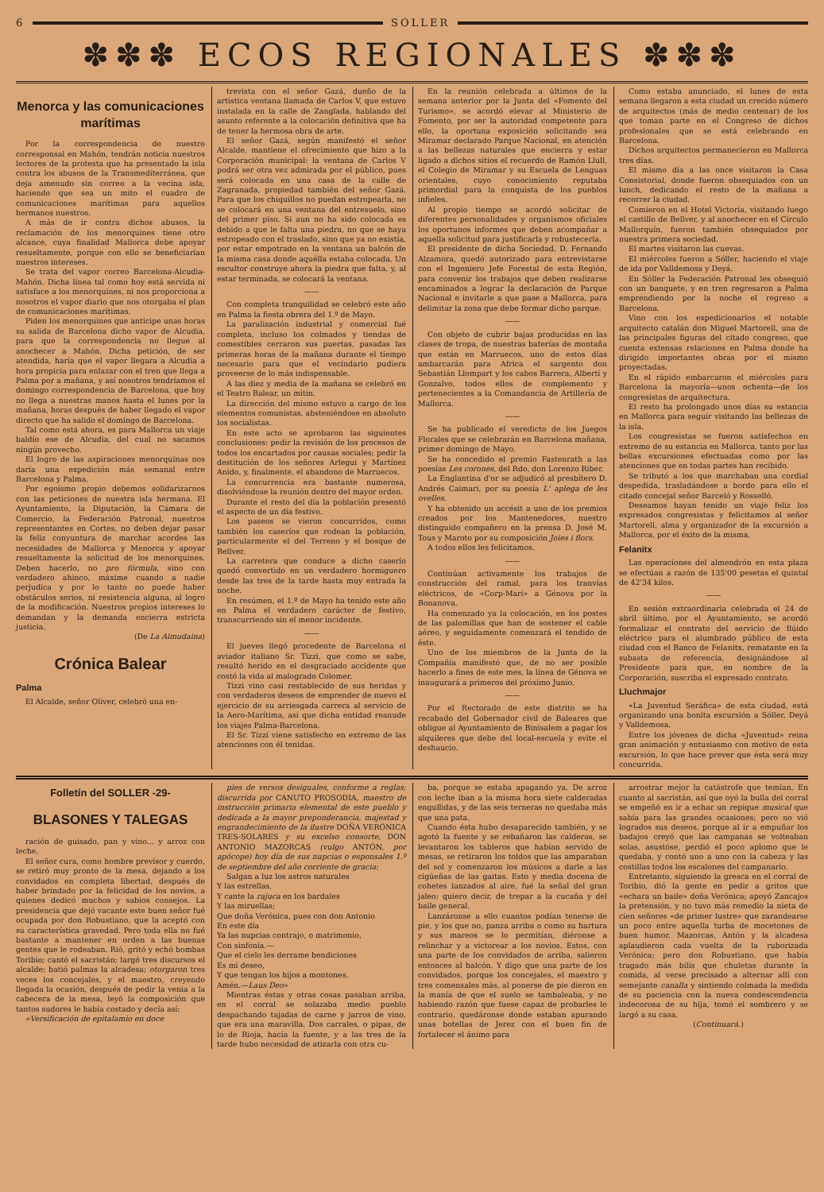6 SOLLER
✽✽✽ ECOS REGIONALES ✽✽✽
Menorca y las comunicaciones marítimas
Por la correspondencia de nuestro corresponsal en Mahón, tendrán noticia nuestros lectores de la protesta que ha presentado la isla contra los abusos de la Transmediterránea, que deja amenudo sin correo a la vecina isla, haciendo que sea un mito el cuadro de comunicaciones marítimas para aquellos hermanos nuestros.
A más de ir contra dichos abusos, la reclamación de los menorquines tiene otro alcance, cuya finalidad Mallorca debe apoyar resueltamente, porque con ello se beneficiarían nuestros intereses.
Se trata del vapor correo Barcelona-Alcudia-Mahón. Dicha línea tal como hoy está servida ni satisface a los menorquines, ni nos proporciona a nosotros el vapor diario que nos otorgaba el plan de comunicaciones marítimas.
Piden los menorquines que anticipe unas horas su salida de Barcelona dicho vapor de Alcudia, para que la correspondencia no llegue al anochecer a Mahón. Dicha petición, de ser atendida, haría que el vapor llegara a Alcudia a hora propicia para enlazar con el tren que llega a Palma por a mañana, y así nosotros tendríamos el domingo correspondencia de Barcelona, que hoy no llega a nuestras manos hasta el lunes por la mañana, horas después de haber llegado el vapor directo que ha salido el domingo de Barcelona.
Tal como está ahora, es para Mallorca un viaje baldío ese de Alcudia, del cual no sacamos ningún provecho.
El logro de las aspiraciones menorquinas nos daría una expedición más semanal entre Barcelona y Palma.
Por egoísmo propio debemos solidarizarnos con las peticiones de nuestra isla hermana. El Ayuntamiento, la Diputación, la Cámara de Comercio, la Federación Patronal, nuestros representantes en Cortes, no deben dejar pasar la feliz conyuntura de marchar acordes las necesidades de Mallorca y Menorca y apoyar resueltamente la solicitud de los menorquines. Deben hacerlo, no pro fórmula, sino con verdadero ahinco, máxime cuando a nadie perjudica y por lo tanto no puede haber obstáculos serios, ni resistencia alguna, al logro de la modificación. Nuestros propios intereses lo demandan y la demanda encierra estricta justicia.
(De La Almudaina)
Crónica Balear
Palma
El Alcalde, señor Oliver, celebró una en-
trevista con el señor Gazá, dueño de la artística ventana llamada de Carlos V, que estuvo instalada en la calle de Zanglada, hablando del asunto referente a la colocación definitiva que ha de tener la hermosa obra de arte.
El señor Gazá, según manifestó el señor Alcalde, mantiene el ofrecimiento que hizo a la Corporación municipal: la ventana de Carlos V podrá ser otra vez admirada por el público, pues será colocada en una casa de la calle de Zagranada, propiedad también del señor Gazá. Para que los chiquillos no puedan estropearla, no se colocará en una ventana del entresuelo, sino del primer piso. Si aun no ha sido colocada es debido a que le falta una piedra, no que se haya estropeado con el traslado, sino que ya no existía, por estar empotrado en la ventana un balcón de la misma casa donde aquélla estaba colocada. Un escultor construye ahora la piedra que falta, y, al estar terminada, se colocará la ventana.
——
Con completa tranquilidad se celebró este año en Palma la fiesta obrera del 1.º de Mayo.
La paralización industrial y comercial fué completa, incluso los colmados y tiendas de comestibles cerraron sus puertas, pasadas las primeras horas de la mañana durante el tiempo necesario para que el vecindario pudiera proveerse de lo más indispensable.
A las diez y media de la mañana se celebró en el Teatro Balear, un mitin.
La dirección del mismo estuvo a cargo de los elementos comunistas, absteniéndose en absoluto los socialistas.
En este acto se aprobaron las siguientes conclusiones: pedir la revisión de los procesos de todos los encartados por causas sociales; pedir la destitución de los señores Arlegui y Martínez Anido, y, finalmente, el abandono de Marruecos.
La concurrencia era bastante numerosa, disolviéndose la reunión dentro del mayor orden.
Durante el resto del día la población presentó el aspecto de un día festivo.
Los paseos se vieron concurridos, como también los caseríos que rodean la población, particularmente el del Terreno y el bosque de Bellver.
La carretera que conduce a dicho caserío quedó convertido en un verdadero hormiguero desde las tres de la tarde hasta muy entrada la noche.
En resúmen, el 1.º de Mayo ha tenido este año en Palma el verdadero carácter de festivo, transcurriendo sin el menor incidente.
——
El jueves llegó procedente de Barcelona el aviador italiano Sr. Tizzi, que como se sabe, resultó herido en el desgraciado accidente que costó la vida al malogrado Colomer.
Tizzi vino casi restablecido de sus heridas y con verdaderos deseos de emprender de nuevo el ejercicio de su arriesgada carrera al servicio de la Aero-Marítima, así que dicha entidad reanude los viajes Palma-Barcelona.
El Sr. Tizzi viene satisfecho en extremo de las atenciones con él tenidas.
En la reunión celebrada a últimos de la semana anterior por la Junta del «Fomento del Turismo», se acordó elevar al Ministerio de Fomento, por ser la autoridad competente para ello, la oportuna exposición solicitando sea Miramar declarado Parque Nacional, en atención a las bellezas naturales que encierra y estar ligado a dichos sitios el recuerdo de Ramón Llull, el Colegio de Miramar y su Escuela de Lenguas orientales, cuyo conocimiento reputaba primordial para la conquista de los pueblos infieles.
Al propio tiempo se acordó solicitar de diferentes personalidades y organismos oficiales los oportunos informes que deben acompañar a aquella solicitud para justificarla y robustecerla.
El presidente de dicha Sociedad, D. Fernando Alzamora, quedó autorizado para entrevistarse con el Ingeniero Jefe Forestal de esta Región, para convenir los trabajos que deben realizarse encaminados a lograr la declaración de Parque Nacional e invitarle a que pase a Mallorca, para delimitar la zona que debe formar dicho parque.
——
Con objeto de cubrir bajas producidas en las clases de tropa, de nuestras baterías de montaña que están en Marruecos, uno de estos días ambarcarán para Africa el sargento don Sebastián Llompart y los cabos Barrera, Albertí y Gonzalvo, todos ellos de complemento y pertenecientes a la Comandancia de Artillería de Mallorca.
——
Se ha publicado el veredicto de los Juegos Florales que se celebrarán en Barcelona mañana, primer domingo de Mayo.
Se ha concedido el premio Fastenrath a las poesías Les corones, del Rdo. don Lorenzo Riber.
La Englantina d'or se adjudicó al presbítero D. Andrés Caimari, por su poesía L' aplega de les ovelles.
Y ha obtenido un accésit a uno de los premios creados por los Mantenedores, nuestro distinguido compañero en la prensa D. José M. Tous y Maroto por su composición Joies i flors.
A todos ellos les felicitamos.
——
Continúan activamente los trabajos de construcción del ramal, para los tranvías eléctricos, de «Corp-Marí» a Génova por la Bonanova.
Ha comenzado ya la colocación, en los postes de las palomillas que han de sostener el cable aéreo, y seguidamente comenzará el tendido de éste.
Uno de los miembros de la Junta de la Compañía manifestó que, de no ser posible hacerlo a fines de este mes, la línea de Génova se inaugurará a primeros del próximo Junio.
——
Por el Rectorado de este distrito se ha recabado del Gobernador civil de Baleares que obligue al Ayuntamiento de Binisalem a pagar los alquileres que debe del local-escuela y evite el deshaucio.
Como estaba anunciado, el lunes de esta semana llegaron a esta ciudad un crecido número de arquitectos (más de medio centenar) de los que toman parte en el Congreso de dichos profesionales que se está celebrando en Barcelona.
Dichos arquitectos permanecieron en Mallorca tres días.
El mismo día a las once visitaron la Casa Consistorial, donde fueron obsequiados con un lunch, dedicando el resto de la mañana a recorrer la ciudad.
Comieron en el Hotel Victoria, visitando luego el castillo de Bellver, y al anochecer en el Círculo Mallorquín, fueron también obsequiados por nuestra primera sociedad.
El martes visitaron las cuevas.
El miércoles fueron a Sóller, haciendo el viaje de ida por Valldemosa y Deyá.
En Sóller la Federación Patronal les obsequió con un banquete, y en tren regresaron a Palma emprendiendo por la noche el regreso a Barcelona.
Vino con los expedicionarios el notable arquitecto catalán don Miguel Martorell, una de las principales figuras del citado congreso, que cuenta extensas relaciones en Palma donde ha dirigido importantes obras por el mismo proyectadas.
En el rápido embarcaron el miércoles para Barcelona la mayoría—unos ochenta—de los congresistas de arquitectura.
El resto ha prolongado unos días su estancia en Mallorca para seguir visitando las bellezas de la isla.
Los congresistas se fueron satisfechos en extremo de su estancia en Mallorca, tanto por las bellas excursiones efectuadas como por las atenciones que en todas partes han recibido.
Se tributó a los que marchaban una cordial despedida, trasladándose a bordo para ello el citado concejal señor Barceló y Rosselló.
Deseamos hayan tenido un viaje feliz los expresados congresistas y felicitamos al señor Martorell, alma y organizador de la excursión a Mallorca, por el éxito de la misma.
Felanitx
Las operaciones del almendrón en esta plaza se efectúan a razón de 135'00 pesetas el quintal de 42'34 kilos.
——
En sesión extraordinaria celebrada el 24 de abril último, por el Ayuntamiento, se acordó formalizar el contrato del servicio de flúido eléctrico para el alumbrado público de esta ciudad con el Banco de Felanitx, rematante en la subasta de referencia, designándose al Presidente para que, en nombre de la Corporación, suscriba el expresado contrato.
Lluchmajor
«La Juventud Seráfica» de esta ciudad, está organizando una bonita excursión a Sóller, Deyá y Valldemosa.
Entre los jóvenes de dicha «Juventud» reina gran animación y entusiasmo con motivo de esta excursión, lo que hace prever que ésta será muy concurrida.
Folletín del SOLLER -29-
BLASONES Y TALEGAS
ración de guisado, pan y vino... y arroz con leche.
El señor cura, como hombre previsor y cuerdo, se retiró muy pronto de la mesa, dejando a los convidados en completa libertad, después de haber brindado por la felicidad de los novios, a quienes dedicó muchos y sabios consejos. La presidencia que dejó vacante este buen señor fué ocupada por don Robustiano, que la aceptó con su característica gravedad. Pero toda ella no fué bastante a mantener en orden a las buenas gentes que le rodeaban. Rió, gritó y echó bombas Toribio; cantó el sacristán; largó tres discursos el alcalde; batió palmas la alcadesa; otorgaron tres veces los concejales, y el maestro, creyendo llegada la ocasión, después de pedir la venia a la cabecera de la mesa, leyó la composición que tantos sudores le había costado y decía así:
«Versificación de epitalamio en doce
pies de versos desiguales, conforme a reglas; discurrida por CANUTO PROSODIA, maestro de instrucción primaria elemental de este pueblo y dedicada a la mayor preponderancia, majestad y engrandecimiento de la ilustre DOÑA VERÓNICA TRES-SOLARES y su excelso consorte, DON ANTONIO MAZORCAS (vulgo ANTÓN, por apócope) hoy día de sus nupcias o esponsales 1.º de septiembre del año corriente de gracia:
Salgan a luz los astros naturales
Y las estrellas,
Y cante la rajuca en los bardales
Y las miruellas;
Que doña Verónica, pues con don Antonio
En este día
Ya las nupcias contrajo, o matrimonio,
Con sinfonía.—
Que el cielo les derrame bendiciones
Es mi deseo,
Y que tengan los hijos a montones.
Amén.—Laus Deo»
Mientras éstas y otras cosas pasaban arriba, en el corral se solazaba medio pueblo despachando tajadas de carne y jarros de vino, que era una maravilla. Dos carrales, o pipas, de lo de Rioja, hacía la fuente, y a las tres de la tarde hubo necesidad de atizarla con otra cu-
ba, porque se estaba apagando ya. De arroz con leche iban a la misma hora siete calderadas engullidas, y de las seis terneras no quedaba más que una pata.
Cuando ésta hubo desaparecido también, y se agotó la fuente y se rebañaron las calderas, se levantaron los tableros que habían servido de mesas, se retiraron los toldos que las amparaban del sol y comenzaron los músicos a darle a las cigüeñas de las gaitas. Esto y media docena de cohetes lanzados al aire, fué la señal del gran jaleo; quiero decir, de trepar a la cucaña y del baile general.
Lanzáronse a ello cuantos podían tenerse de pie, y los que no, panza arriba o como su hartura y sus mareos se lo permitían, diéronse a relinchar y a victorear a los novios. Estos, con una parte de los convidados de arriba, salieron entonces al balcón. Y digo que una parte de los convidados, porque los concejales, el maestro y tres comensales más, al ponerse de pie dieron en la manía de que el suelo se tambaleaba, y no habiendo razón que fuese capaz de probarles lo contrario, quedáronse donde estaban apurando unas botellas de Jerez con el buen fin de fortalecer el ánimo para
arrostrar mejor la catástrofe que temían. En cuanto al sacristán, así que oyó la bulla del corral se empeñó en ir a echar un repique musical que sabía para las grandes ocasiones; pero no vió logrados sus deseos, porque al ir a empuñar los badajos creyó que las campanas se volteaban solas, asustóse, perdió el poco aplomo que le quedaba, y contó uno a uno con la cabeza y las costillas todos los escalones del campanario.
Entretanto, siguiendo la gresca en el corral de Toribio, dió la gente en pedir a gritos que «echara un baile» doña Verónica; apoyó Zancajos la pretensión, y no tuvo más remedio la nieta de cien señores «de primer lustre» que zarandearse un poco entre aquella turba de mocetones de buen humor. Mazorcas, Antón y la alcadesa aplaudieron cada vuelta de la ruborizada Verónica; pero don Robustiano, que había tragado más bilis que chuletas durante la comida, al verse precisado a alternar allí con semejante canalla y sintiendo colmada la medida de su paciencia con la nueva condescendencia indecorosa de su hija, tomó el sombrero y se largó a su casa.
(Continuará.)